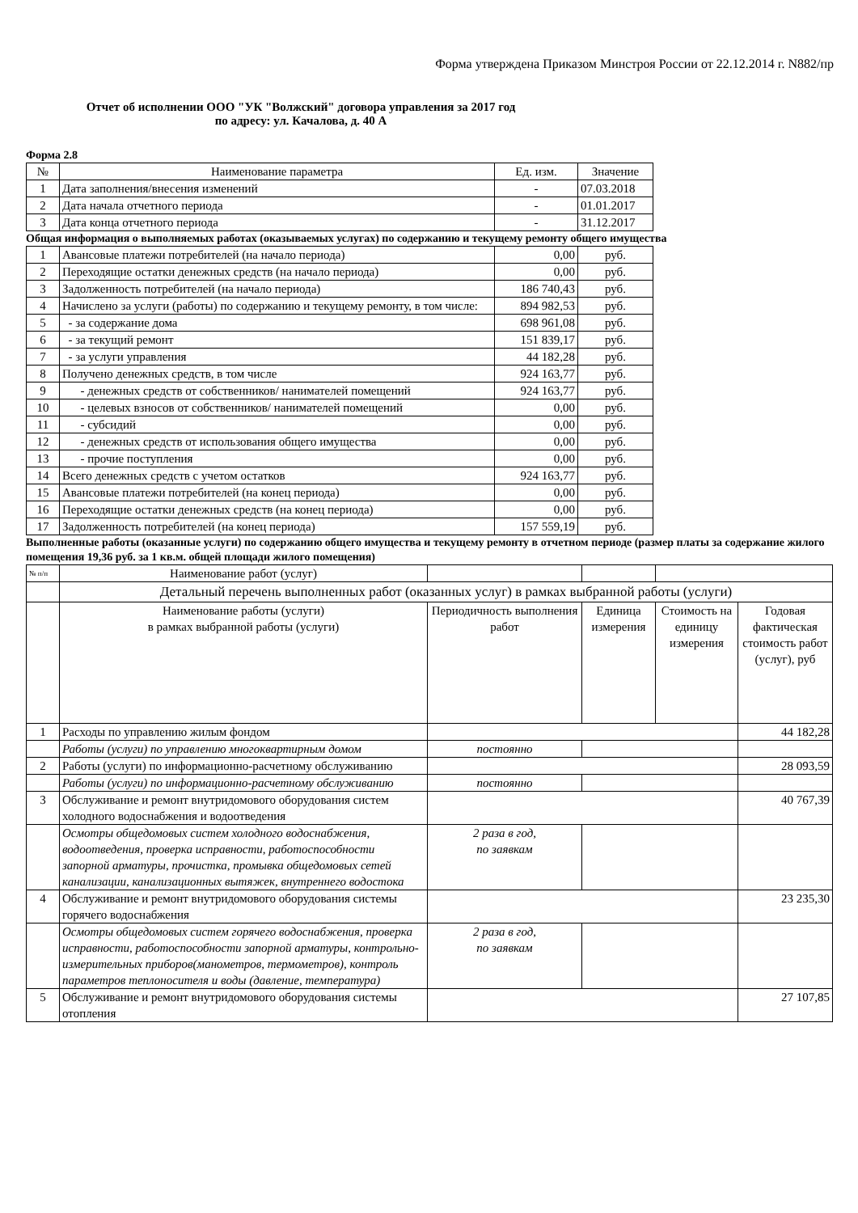Форма утверждена Приказом Минстроя России от 22.12.2014 г. N882/пр
Отчет об исполнении ООО "УК "Волжский" договора управления за 2017 год
по адресу: ул. Качалова, д. 40 А
Форма 2.8
| № | Наименование параметра | Ед. изм. | Значение |
| --- | --- | --- | --- |
| 1 | Дата заполнения/внесения изменений | - | 07.03.2018 |
| 2 | Дата начала отчетного периода | - | 01.01.2017 |
| 3 | Дата конца отчетного периода | - | 31.12.2017 |
Общая информация о выполняемых работах (оказываемых услугах) по содержанию и текущему ремонту общего имущества
| 1 | Авансовые платежи потребителей (на начало периода) | 0,00 | руб. |
| 2 | Переходящие остатки денежных средств (на начало периода) | 0,00 | руб. |
| 3 | Задолженность потребителей (на начало периода) | 186 740,43 | руб. |
| 4 | Начислено за услуги (работы) по содержанию и текущему ремонту, в том числе: | 894 982,53 | руб. |
| 5 | - за содержание дома | 698 961,08 | руб. |
| 6 | - за текущий ремонт | 151 839,17 | руб. |
| 7 | - за услуги управления | 44 182,28 | руб. |
| 8 | Получено денежных средств, в том числе | 924 163,77 | руб. |
| 9 | - денежных средств от собственников/ нанимателей помещений | 924 163,77 | руб. |
| 10 | - целевых взносов от собственников/ нанимателей помещений | 0,00 | руб. |
| 11 | - субсидий | 0,00 | руб. |
| 12 | - денежных средств от использования общего имущества | 0,00 | руб. |
| 13 | - прочие поступления | 0,00 | руб. |
| 14 | Всего денежных средств с учетом остатков | 924 163,77 | руб. |
| 15 | Авансовые платежи потребителей (на конец периода) | 0,00 | руб. |
| 16 | Переходящие остатки денежных средств (на конец периода) | 0,00 | руб. |
| 17 | Задолженность потребителей (на конец периода) | 157 559,19 | руб. |
Выполненные работы (оказанные услуги) по содержанию общего имущества и текущему ремонту в отчетном периоде (размер платы за содержание жилого помещения 19,36 руб. за 1 кв.м. общей площади жилого помещения)
| № п/п | Наименование работ (услуг) | | | | |
| | Детальный перечень выполненных работ (оказанных услуг) в рамках выбранной работы (услуги) | | | | |
| | Наименование работы (услуги) в рамках выбранной работы (услуги) | Периодичность выполнения работ | Единица измерения | Стоимость на единицу измерения | Годовая фактическая стоимость работ (услуг), руб |
| 1 | Расходы по управлению жилым фондом | | | | 44 182,28 |
| | Работы (услуги) по управлению многоквартирным домом | постоянно | | | |
| 2 | Работы (услуги) по информационно-расчетному обслуживанию | | | | 28 093,59 |
| | Работы (услуги) по информационно-расчетному обслуживанию | постоянно | | | |
| 3 | Обслуживание и ремонт внутридомового оборудования систем холодного водоснабжения и водоотведения | | | | 40 767,39 |
| | Осмотры общедомовых систем холодного водоснабжения, водоотведения, проверка исправности, работоспособности запорной арматуры, прочистка, промывка общедомовых сетей канализации, канализационных вытяжек, внутреннего водостока | 2 раза в год, по заявкам | | | |
| 4 | Обслуживание и ремонт внутридомового оборудования системы горячего водоснабжения | | | | 23 235,30 |
| | Осмотры общедомовых систем горячего водоснабжения, проверка исправности, работоспособности запорной арматуры, контрольно-измерительных приборов(манометров, термометров), контроль параметров теплоносителя и воды (давление, температура) | 2 раза в год, по заявкам | | | |
| 5 | Обслуживание и ремонт внутридомового оборудования системы отопления | | | | 27 107,85 |